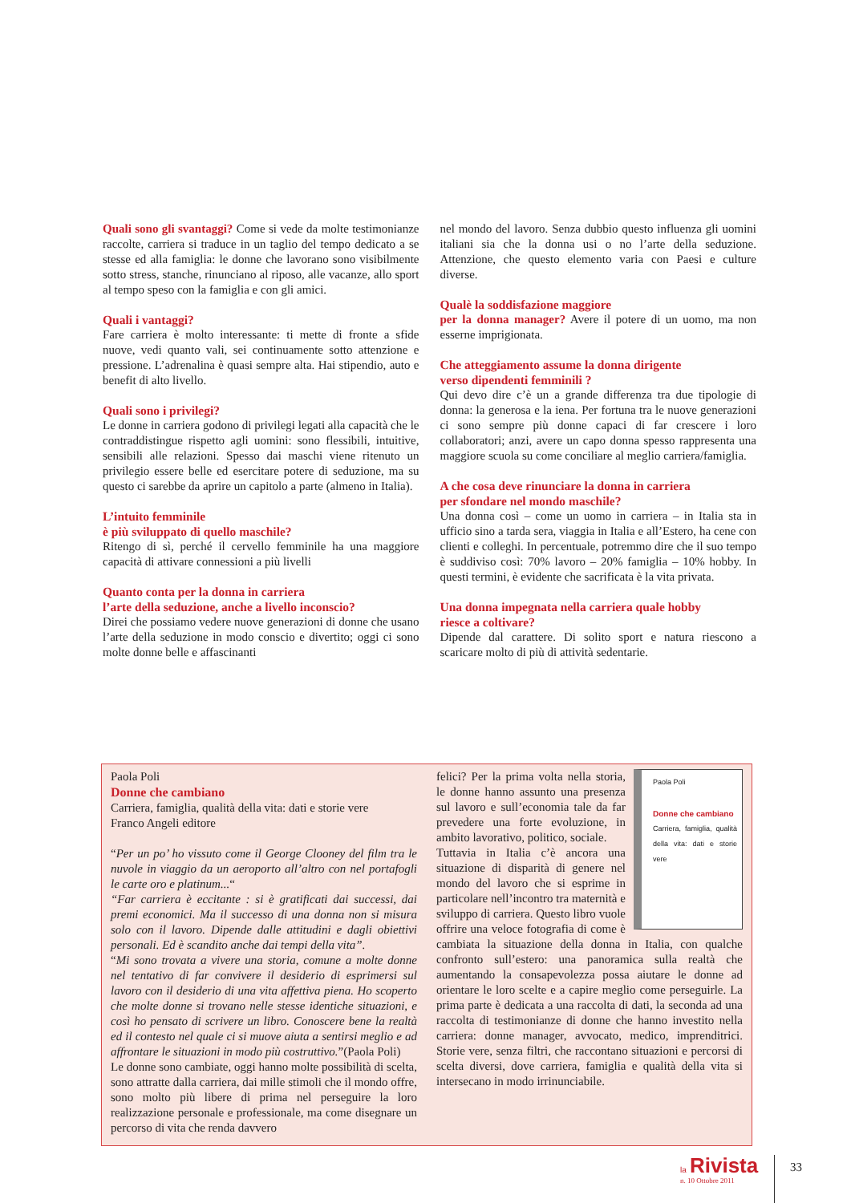Quali sono gli svantaggi? Come si vede da molte testimonianze raccolte, carriera si traduce in un taglio del tempo dedicato a se stesse ed alla famiglia: le donne che lavorano sono visibilmente sotto stress, stanche, rinunciano al riposo, alle vacanze, allo sport al tempo speso con la famiglia e con gli amici.
Quali i vantaggi?
Fare carriera è molto interessante: ti mette di fronte a sfide nuove, vedi quanto vali, sei continuamente sotto attenzione e pressione. L’adrenalina è quasi sempre alta. Hai stipendio, auto e benefit di alto livello.
Quali sono i privilegi?
Le donne in carriera godono di privilegi legati alla capacità che le contraddistingue rispetto agli uomini: sono flessibili, intuitive, sensibili alle relazioni. Spesso dai maschi viene ritenuto un privilegio essere belle ed esercitare potere di seduzione, ma su questo ci sarebbe da aprire un capitolo a parte (almeno in Italia).
L’intuito femminile
è più sviluppato di quello maschile?
Ritengo di sì, perché il cervello femminile ha una maggiore capacità di attivare connessioni a più livelli
Quanto conta per la donna in carriera
l’arte della seduzione, anche a livello inconscio?
Direi che possiamo vedere nuove generazioni di donne che usano l’arte della seduzione in modo conscio e divertito; oggi ci sono molte donne belle e affascinanti
nel mondo del lavoro. Senza dubbio questo influenza gli uomini italiani sia che la donna usi o no l’arte della seduzione. Attenzione, che questo elemento varia con Paesi e culture diverse.
Qualè la soddisfazione maggiore
per la donna manager? Avere il potere di un uomo, ma non esserne imprigionata.
Che atteggiamento assume la donna dirigente
verso dipendenti femminili ?
Qui devo dire c’è un a grande differenza tra due tipologie di donna: la generosa e la iena. Per fortuna tra le nuove generazioni ci sono sempre più donne capaci di far crescere i loro collaboratori; anzi, avere un capo donna spesso rappresenta una maggiore scuola su come conciliare al meglio carriera/famiglia.
A che cosa deve rinunciare la donna in carriera
per sfondare nel mondo maschile?
Una donna così – come un uomo in carriera – in Italia sta in ufficio sino a tarda sera, viaggia in Italia e all’Estero, ha cene con clienti e colleghi. In percentuale, potremmo dire che il suo tempo è suddiviso così: 70% lavoro – 20% famiglia – 10% hobby. In questi termini, è evidente che sacrificata è la vita privata.
Una donna impegnata nella carriera quale hobby
riesce a coltivare?
Dipende dal carattere. Di solito sport e natura riescono a scaricare molto di più di attività sedentarie.
Paola Poli
Donne che cambiano
Carriera, famiglia, qualità della vita: dati e storie vere
Franco Angeli editore
“Per un po’ ho vissuto come il George Clooney del film tra le nuvole in viaggio da un aeroporto all’altro con nel portafogli le carte oro e platinum...“
“Far carriera è eccitante : si è gratificati dai successi, dai premi economici. Ma il successo di una donna non si misura solo con il lavoro. Dipende dalle attitudini e dagli obiettivi personali. Ed è scandito anche dai tempi della vita”.
“Mi sono trovata a vivere una storia, comune a molte donne nel tentativo di far convivere il desiderio di esprimersi sul lavoro con il desiderio di una vita affettiva piena. Ho scoperto che molte donne si trovano nelle stesse identiche situazioni, e così ho pensato di scrivere un libro. Conoscere bene la realtà ed il contesto nel quale ci si muove aiuta a sentirsi meglio e ad affrontare le situazioni in modo più costruttivo.”(Paola Poli)
Le donne sono cambiate, oggi hanno molte possibilità di scelta, sono attratte dalla carriera, dai mille stimoli che il mondo offre, sono molto più libere di prima nel perseguire la loro realizzazione personale e professionale, ma come disegnare un percorso di vita che renda davvero
Paola Poli
Donne che cambiano
Carriera, famiglia, qualità della vita: dati e storie vere
felici? Per la prima volta nella storia, le donne hanno assunto una presenza sul lavoro e sull’economia tale da far prevedere una forte evoluzione, in ambito lavorativo, politico, sociale.
Tuttavia in Italia c’è ancora una situazione di disparità di genere nel mondo del lavoro che si esprime in particolare nell’incontro tra maternità e sviluppo di carriera. Questo libro vuole offrire una veloce fotografia di come è cambiata la situazione della donna in Italia, con qualche confronto sull’estero: una panoramica sulla realtà che aumentando la consapevolezza possa aiutare le donne ad orientare le loro scelte e a capire meglio come perseguirle. La prima parte è dedicata a una raccolta di dati, la seconda ad una raccolta di testimonianze di donne che hanno investito nella carriera: donne manager, avvocato, medico, imprenditrici. Storie vere, senza filtri, che raccontano situazioni e percorsi di scelta diversi, dove carriera, famiglia e qualità della vita si intersecano in modo irrinunciabile.
la Rivista
n. 10 Ottobre 2011
33